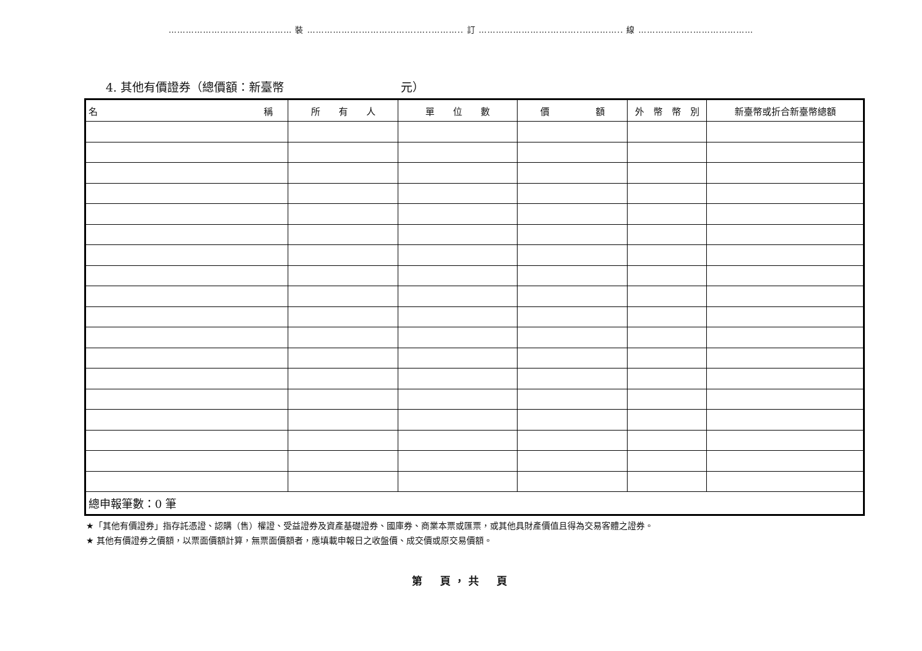……………………….…………… 裝 ……………….……………….…..……….. 訂 …………………….………..………….. 線 ……………….…………………
4. 其他有價證券（總價額：新臺幣　　　　　　　　　　元）
| 名 稱 | 所 有 人 | 單 位 數 | 價 額 | 外 幣 幣 別 | 新臺幣或折合新臺幣總額 |
| --- | --- | --- | --- | --- | --- |
| 總申報筆數：0 筆 | | | | | |
★「其他有價證券」指存託憑證、認購（售）權證、受益證券及資產基礎證券、國庫券、商業本票或匯票，或其他具財產價值且得為交易客體之證券。
★ 其他有價證券之價額，以票面價額計算，無票面價額者，應填載申報日之收盤價、成交價或原交易價額。
第　頁，共　頁